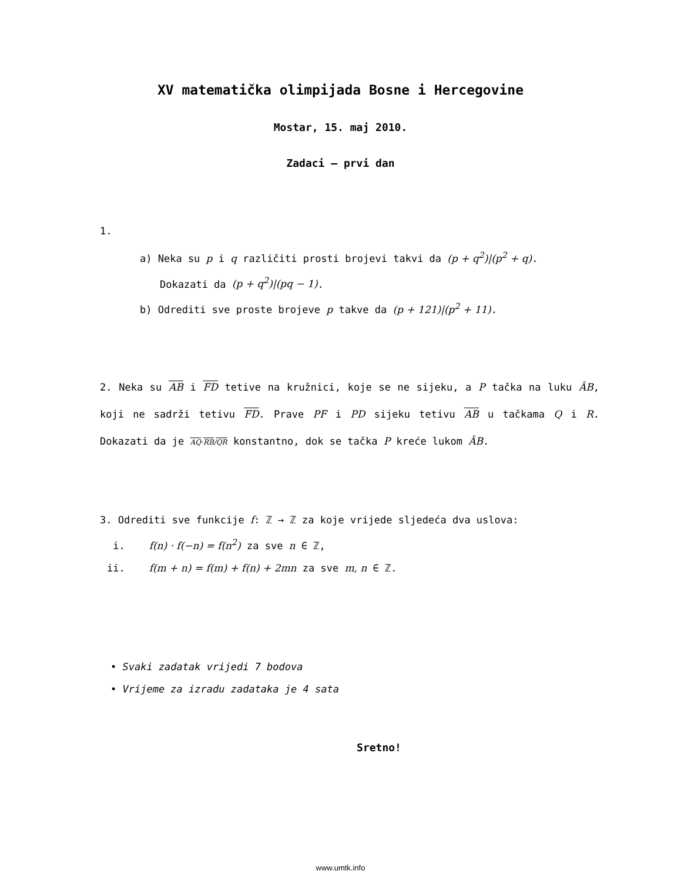XV matematička olimpijada Bosne i Hercegovine
Mostar, 15. maj 2010.
Zadaci – prvi dan
1.
a) Neka su p i q različiti prosti brojevi takvi da (p + q<sup>2</sup>)|(p<sup>2</sup> + q).
Dokazati da (p + q<sup>2</sup>)|(pq − 1).
b) Odrediti sve proste brojeve p takve da (p + 121)|(p<sup>2</sup> + 11).
2. Neka su AB i FD tetive na kružnici, koje se ne sijeku, a P tačka na luku ÂB, koji ne sadrži tetivu FD. Prave PF i PD sijeku tetivu AB u tačkama Q i R. Dokazati da je AQ·RB/QR konstantno, dok se tačka P kreće lukom ÂB.
3. Odrediti sve funkcije f: ℤ → ℤ za koje vrijede sljedeća dva uslova:
i. f(n) · f(−n) = f(n<sup>2</sup>) za sve n ∈ ℤ,
ii. f(m + n) = f(m) + f(n) + 2mn za sve m, n ∈ ℤ.
• Svaki zadatak vrijedi 7 bodova
• Vrijeme za izradu zadataka je 4 sata
Sretno!
www.umtk.info